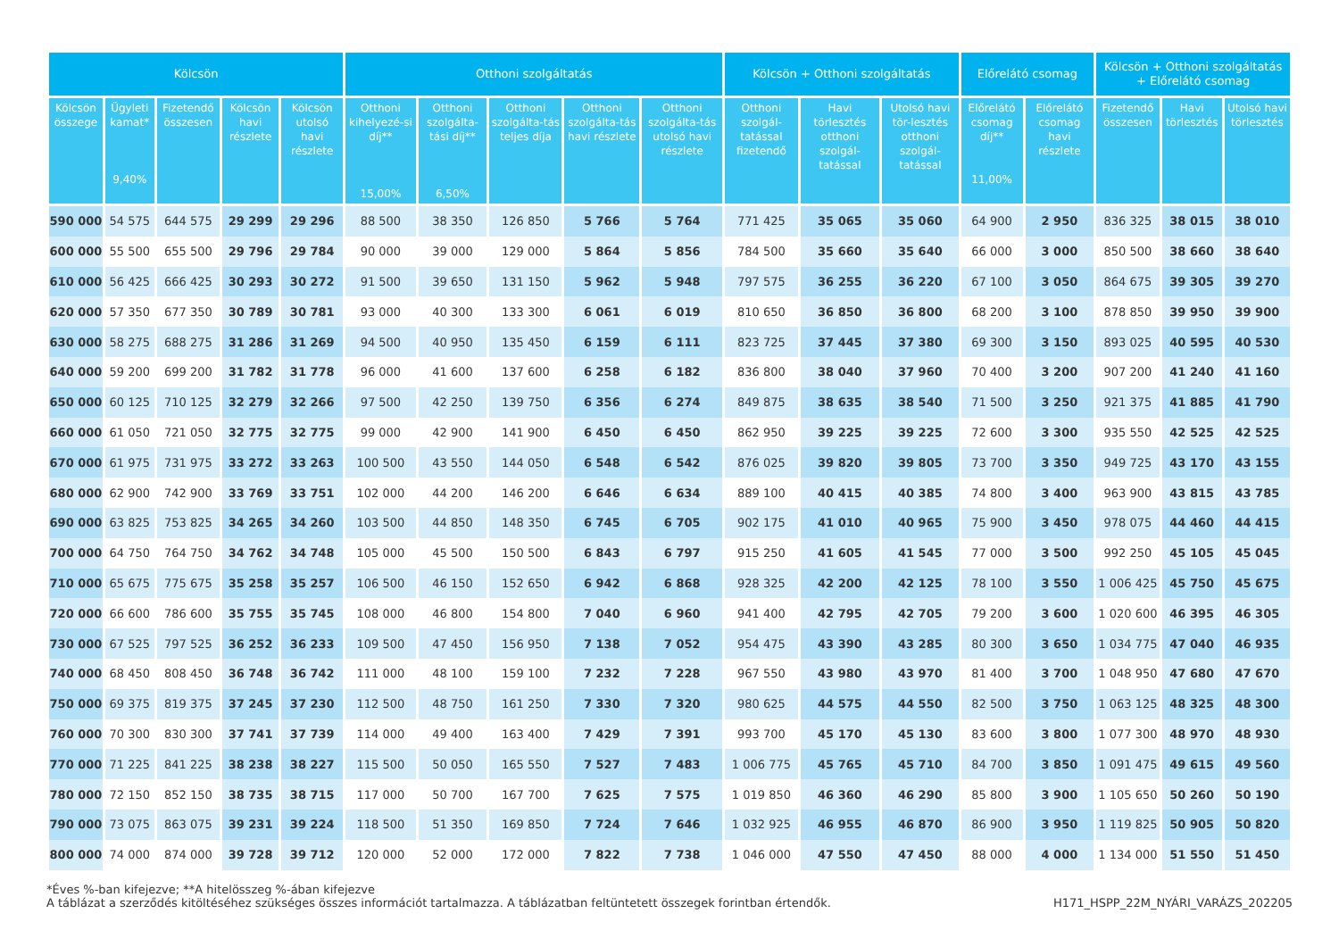| Kölcsön | | | | | Otthoni szolgáltatás | | | | | Kölcsön + Otthoni szolgáltatás | | | Előrelátó csomag | | Kölcsön + Otthoni szolgáltatás + Előrelátó csomag | | |
| --- | --- | --- | --- | --- | --- | --- | --- | --- | --- | --- | --- | --- | --- | --- | --- | --- | --- |
| Kölcsön összege | Ügyleti kamat* 9,40% | Fizetendő összesen | Kölcsön havi részlete | Kölcsön utolsó havi részlete | Otthoni kihelyezé-si díj** 15,00% | Otthoni szolgálta-tási díj** 6,50% | Otthoni szolgálta-tás teljes díja | Otthoni szolgálta-tás havi részlete | Otthoni szolgálta-tás utolsó havi részlete | Otthoni szolgál-tatással fizetendő | Havi törlesztés otthoni szolgál-tatással | Utolsó havi tör-lesztés otthoni szolgál-tatással | Előrelátó csomag díj** 11,00% | Előrelátó csomag havi részlete | Fizetendő összesen | Havi törlesztés | Utolsó havi törlesztés |
| 590 000 | 54 575 | 644 575 | 29 299 | 29 296 | 88 500 | 38 350 | 126 850 | 5 766 | 5 764 | 771 425 | 35 065 | 35 060 | 64 900 | 2 950 | 836 325 | 38 015 | 38 010 |
| 600 000 | 55 500 | 655 500 | 29 796 | 29 784 | 90 000 | 39 000 | 129 000 | 5 864 | 5 856 | 784 500 | 35 660 | 35 640 | 66 000 | 3 000 | 850 500 | 38 660 | 38 640 |
| 610 000 | 56 425 | 666 425 | 30 293 | 30 272 | 91 500 | 39 650 | 131 150 | 5 962 | 5 948 | 797 575 | 36 255 | 36 220 | 67 100 | 3 050 | 864 675 | 39 305 | 39 270 |
| 620 000 | 57 350 | 677 350 | 30 789 | 30 781 | 93 000 | 40 300 | 133 300 | 6 061 | 6 019 | 810 650 | 36 850 | 36 800 | 68 200 | 3 100 | 878 850 | 39 950 | 39 900 |
| 630 000 | 58 275 | 688 275 | 31 286 | 31 269 | 94 500 | 40 950 | 135 450 | 6 159 | 6 111 | 823 725 | 37 445 | 37 380 | 69 300 | 3 150 | 893 025 | 40 595 | 40 530 |
| 640 000 | 59 200 | 699 200 | 31 782 | 31 778 | 96 000 | 41 600 | 137 600 | 6 258 | 6 182 | 836 800 | 38 040 | 37 960 | 70 400 | 3 200 | 907 200 | 41 240 | 41 160 |
| 650 000 | 60 125 | 710 125 | 32 279 | 32 266 | 97 500 | 42 250 | 139 750 | 6 356 | 6 274 | 849 875 | 38 635 | 38 540 | 71 500 | 3 250 | 921 375 | 41 885 | 41 790 |
| 660 000 | 61 050 | 721 050 | 32 775 | 32 775 | 99 000 | 42 900 | 141 900 | 6 450 | 6 450 | 862 950 | 39 225 | 39 225 | 72 600 | 3 300 | 935 550 | 42 525 | 42 525 |
| 670 000 | 61 975 | 731 975 | 33 272 | 33 263 | 100 500 | 43 550 | 144 050 | 6 548 | 6 542 | 876 025 | 39 820 | 39 805 | 73 700 | 3 350 | 949 725 | 43 170 | 43 155 |
| 680 000 | 62 900 | 742 900 | 33 769 | 33 751 | 102 000 | 44 200 | 146 200 | 6 646 | 6 634 | 889 100 | 40 415 | 40 385 | 74 800 | 3 400 | 963 900 | 43 815 | 43 785 |
| 690 000 | 63 825 | 753 825 | 34 265 | 34 260 | 103 500 | 44 850 | 148 350 | 6 745 | 6 705 | 902 175 | 41 010 | 40 965 | 75 900 | 3 450 | 978 075 | 44 460 | 44 415 |
| 700 000 | 64 750 | 764 750 | 34 762 | 34 748 | 105 000 | 45 500 | 150 500 | 6 843 | 6 797 | 915 250 | 41 605 | 41 545 | 77 000 | 3 500 | 992 250 | 45 105 | 45 045 |
| 710 000 | 65 675 | 775 675 | 35 258 | 35 257 | 106 500 | 46 150 | 152 650 | 6 942 | 6 868 | 928 325 | 42 200 | 42 125 | 78 100 | 3 550 | 1 006 425 | 45 750 | 45 675 |
| 720 000 | 66 600 | 786 600 | 35 755 | 35 745 | 108 000 | 46 800 | 154 800 | 7 040 | 6 960 | 941 400 | 42 795 | 42 705 | 79 200 | 3 600 | 1 020 600 | 46 395 | 46 305 |
| 730 000 | 67 525 | 797 525 | 36 252 | 36 233 | 109 500 | 47 450 | 156 950 | 7 138 | 7 052 | 954 475 | 43 390 | 43 285 | 80 300 | 3 650 | 1 034 775 | 47 040 | 46 935 |
| 740 000 | 68 450 | 808 450 | 36 748 | 36 742 | 111 000 | 48 100 | 159 100 | 7 232 | 7 228 | 967 550 | 43 980 | 43 970 | 81 400 | 3 700 | 1 048 950 | 47 680 | 47 670 |
| 750 000 | 69 375 | 819 375 | 37 245 | 37 230 | 112 500 | 48 750 | 161 250 | 7 330 | 7 320 | 980 625 | 44 575 | 44 550 | 82 500 | 3 750 | 1 063 125 | 48 325 | 48 300 |
| 760 000 | 70 300 | 830 300 | 37 741 | 37 739 | 114 000 | 49 400 | 163 400 | 7 429 | 7 391 | 993 700 | 45 170 | 45 130 | 83 600 | 3 800 | 1 077 300 | 48 970 | 48 930 |
| 770 000 | 71 225 | 841 225 | 38 238 | 38 227 | 115 500 | 50 050 | 165 550 | 7 527 | 7 483 | 1 006 775 | 45 765 | 45 710 | 84 700 | 3 850 | 1 091 475 | 49 615 | 49 560 |
| 780 000 | 72 150 | 852 150 | 38 735 | 38 715 | 117 000 | 50 700 | 167 700 | 7 625 | 7 575 | 1 019 850 | 46 360 | 46 290 | 85 800 | 3 900 | 1 105 650 | 50 260 | 50 190 |
| 790 000 | 73 075 | 863 075 | 39 231 | 39 224 | 118 500 | 51 350 | 169 850 | 7 724 | 7 646 | 1 032 925 | 46 955 | 46 870 | 86 900 | 3 950 | 1 119 825 | 50 905 | 50 820 |
| 800 000 | 74 000 | 874 000 | 39 728 | 39 712 | 120 000 | 52 000 | 172 000 | 7 822 | 7 738 | 1 046 000 | 47 550 | 47 450 | 88 000 | 4 000 | 1 134 000 | 51 550 | 51 450 |
*Éves %-ban kifejezve; **A hitelösszeg %-ában kifejezve
A táblázat a szerződés kitöltéséhez szükséges összes információt tartalmazza. A táblázatban feltüntetett összegek forintban értendők.
H171_HSPP_22M_NYÁRI_VARÁZS_202205